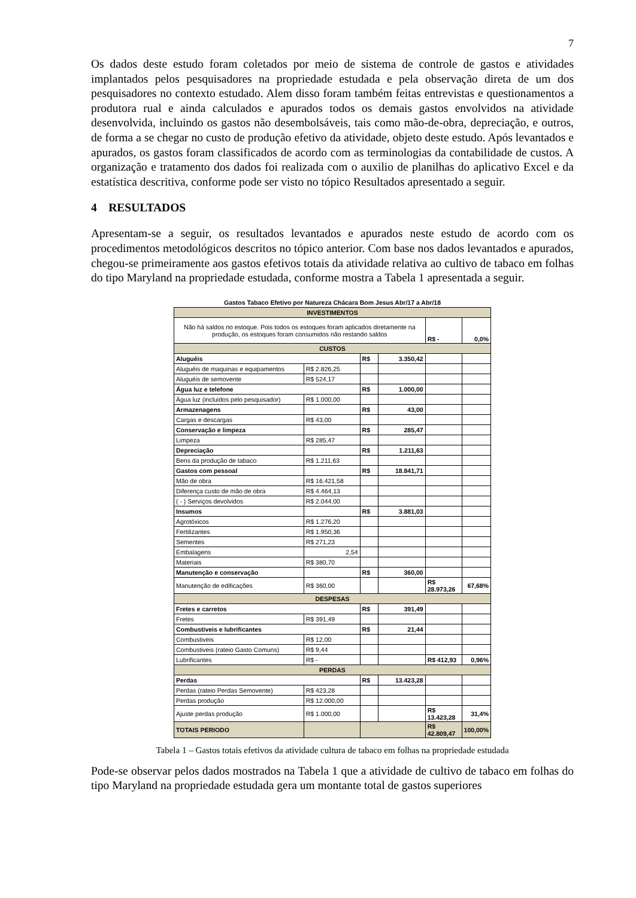7
Os dados deste estudo foram coletados por meio de sistema de controle de gastos e atividades implantados pelos pesquisadores na propriedade estudada e pela observação direta de um dos pesquisadores no contexto estudado. Alem disso foram também feitas entrevistas e questionamentos a produtora rual e ainda calculados e apurados todos os demais gastos envolvidos na atividade desenvolvida, incluindo os gastos não desembolsáveis, tais como mão-de-obra, depreciação, e outros, de forma a se chegar no custo de produção efetivo da atividade, objeto deste estudo. Após levantados e apurados, os gastos foram classificados de acordo com as terminologias da contabilidade de custos. A organização e tratamento dos dados foi realizada com o auxilio de planilhas do aplicativo Excel e da estatística descritiva, conforme pode ser visto no tópico Resultados apresentado a seguir.
4 RESULTADOS
Apresentam-se a seguir, os resultados levantados e apurados neste estudo de acordo com os procedimentos metodológicos descritos no tópico anterior. Com base nos dados levantados e apurados, chegou-se primeiramente aos gastos efetivos totais da atividade relativa ao cultivo de tabaco em folhas do tipo Maryland na propriedade estudada, conforme mostra a Tabela 1 apresentada a seguir.
| Gastos Tabaco Efetivo por Natureza Chácara Bom Jesus Abr/17 a Abr/18 | | | | | |
| INVESTIMENTOS | | | | | |
| Não há saldos no estoque. Pois todos os estoques foram aplicados diretamente na produção, os estoques foram consumidos não restando saldos | | | | R$ - | 0,0% |
| CUSTOS | | | | | |
| Aluguéis | | R$ | 3.350,42 | | |
| Aluguéis de maquinas e equipamentos | R$ 2.826,25 | | | | |
| Aluguéis de semovente | R$ 524,17 | | | | |
| Água luz e telefone | | R$ | 1.000,00 | | |
| Água luz (incluidos pelo pesquisador) | R$ 1.000,00 | | | | |
| Armazenagens | | R$ | 43,00 | | |
| Cargas e descargas | R$ 43,00 | | | | |
| Conservação e limpeza | | R$ | 285,47 | | |
| Limpeza | R$ 285,47 | | | | |
| Depreciação | | R$ | 1.211,63 | | |
| Bens da produção de tabaco | R$ 1.211,63 | | | | |
| Gastos com pessoal | | R$ | 18.841,71 | | |
| Mão de obra | R$ 16.421,58 | | | | |
| Diferença custo de mão de obra | R$ 4.464,13 | | | | |
| ( - ) Serviços devolvidos | R$ 2.044,00 | | | | |
| Insumos | | R$ | 3.881,03 | | |
| Agrotóxicos | R$ 1.276,20 | | | | |
| Fertilizantes | R$ 1.950,36 | | | | |
| Sementes | R$ 271,23 | | | | |
| Embalagens | 2,54 | | | | |
| Materiais | R$ 380,70 | | | | |
| Manutenção e conservação | | R$ | 360,00 | | |
| Manutenção de edificações | R$ 360,00 | | | R$ 28.973,26 | 67,68% |
| DESPESAS | | | | | |
| Fretes e carretos | | R$ | 391,49 | | |
| Fretes | R$ 391,49 | | | | |
| Combustiveis e lubrificantes | | R$ | 21,44 | | |
| Combustiveis | R$ 12,00 | | | | |
| Combustiveis (rateio Gasto Comuns) | R$ 9,44 | | | | |
| Lubrificantes | R$ - | | | R$ 412,93 | 0,96% |
| PERDAS | | | | | |
| Perdas | | R$ | 13.423,28 | | |
| Perdas (rateio Perdas Semovente) | R$ 423,28 | | | | |
| Perdas produção | R$ 12.000,00 | | | | |
| Ajuste perdas produção | R$ 1.000,00 | | | R$ 13.423,28 | 31,4% |
| TOTAIS PERIODO | | | | R$ 42.809,47 | 100,00% |
Tabela 1 – Gastos totais efetivos da atividade cultura de tabaco em folhas na propriedade estudada
Pode-se observar pelos dados mostrados na Tabela 1 que a atividade de cultivo de tabaco em folhas do tipo Maryland na propriedade estudada gera um montante total de gastos superiores